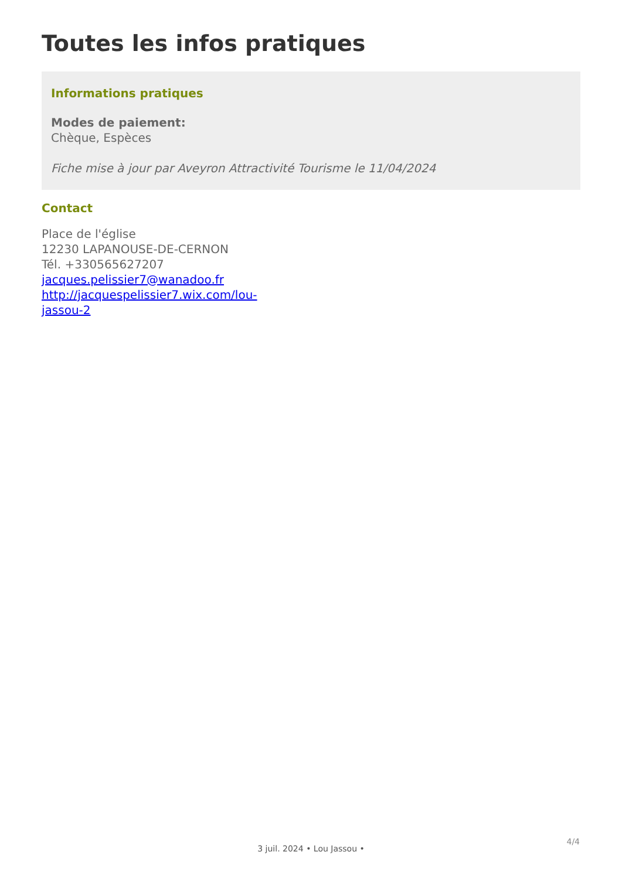Toutes les infos pratiques
Informations pratiques
Modes de paiement:
Chèque, Espèces
Fiche mise à jour par Aveyron Attractivité Tourisme le 11/04/2024
Contact
Place de l'église
12230 LAPANOUSE-DE-CERNON
Tél. +330565627207
jacques.pelissier7@wanadoo.fr
http://jacquespelissier7.wix.com/lou-
jassou-2
4/4
3 juil. 2024 • Lou Jassou •